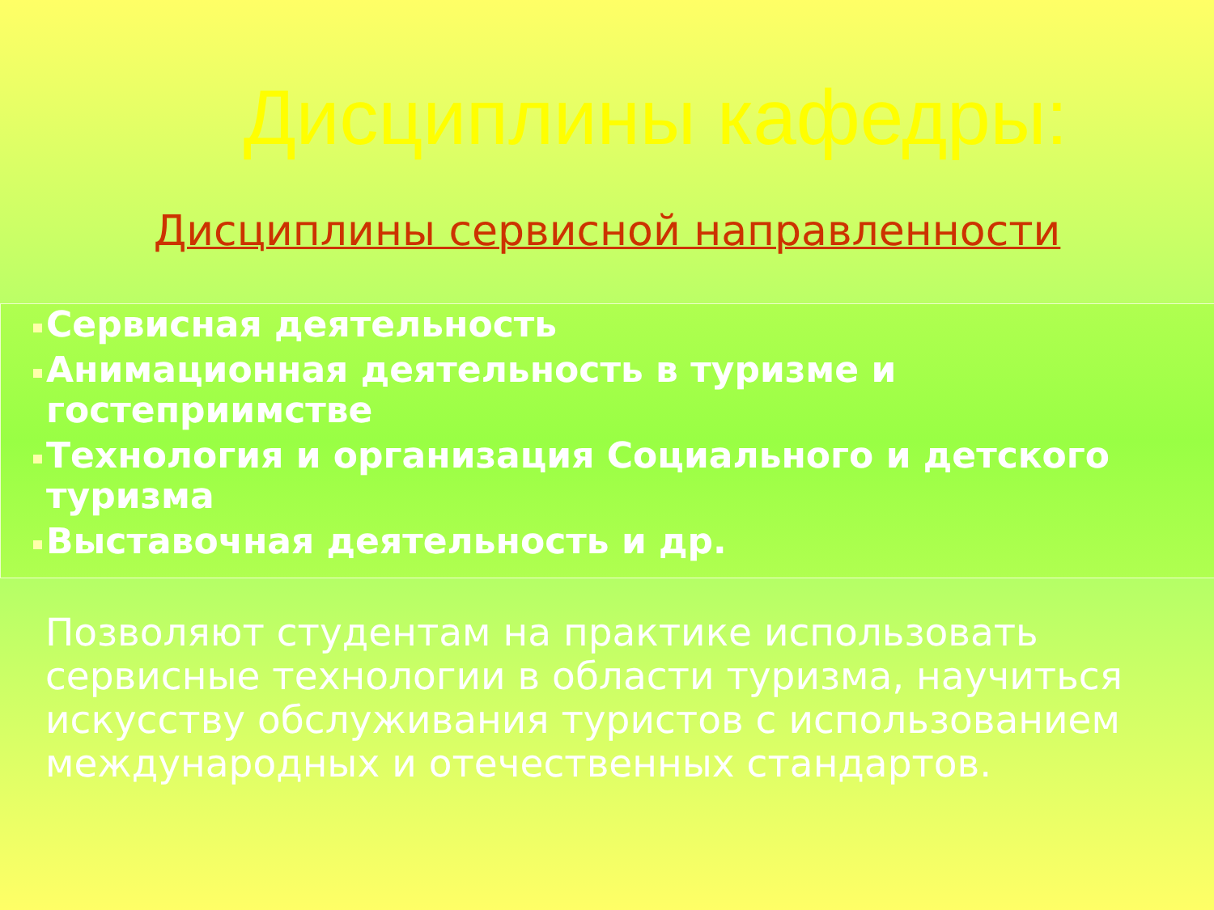Дисциплины кафедры:
Дисциплины сервисной направленности
Сервисная деятельность
Анимационная деятельность в туризме и гостеприимстве
Технология и организация Социального и детского туризма
Выставочная деятельность и др.
Позволяют студентам на практике использовать сервисные технологии в области туризма, научиться искусству обслуживания туристов с использованием международных и отечественных стандартов.